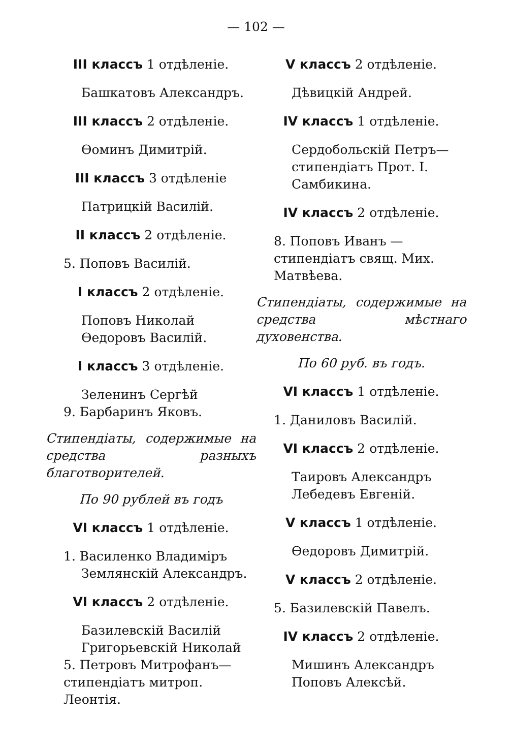— 102 —
III классъ 1 отдѣленіе.
Башкатовъ Александръ.
III классъ 2 отдѣленіе.
Ѳоминъ Димитрій.
III классъ 3 отдѣленіе
Патрицкій Василій.
II классъ 2 отдѣленіе.
5. Поповъ Василій.
I классъ 2 отдѣленіе.
Поповъ Николай
Ѳедоровъ Василій.
I классъ 3 отдѣленіе.
Зеленинъ Сергѣй
9. Барбаринъ Яковъ.
Стипендіаты, содержимые на средства разныхъ благотворителей.
По 90 рублей въ годъ
VI классъ 1 отдѣленіе.
1. Василенко Владиміръ
Землянскій Александръ.
VI классъ 2 отдѣленіе.
Базилевскій Василій
Григорьевскій Николай
5. Петровъ Митрофанъ—стипендіатъ митроп. Леонтія.
V классъ 2 отдѣленіе.
Дѣвицкій Андрей.
IV классъ 1 отдѣленіе.
Сердобольскій Петръ—стипендіатъ Прот. І. Самбикина.
IV классъ 2 отдѣленіе.
8. Поповъ Иванъ — стипендіатъ свящ. Мих. Матвѣева.
Стипендіаты, содержимые на средства мѣстнаго духовенства.
По 60 руб. въ годъ.
VI классъ 1 отдѣленіе.
1. Даниловъ Василій.
VI классъ 2 отдѣленіе.
Таировъ Александръ
Лебедевъ Евгеній.
V классъ 1 отдѣленіе.
Ѳедоровъ Димитрій.
V классъ 2 отдѣленіе.
5. Базилевскій Павелъ.
IV классъ 2 отдѣленіе.
Мишинъ Александръ
Поповъ Алексѣй.